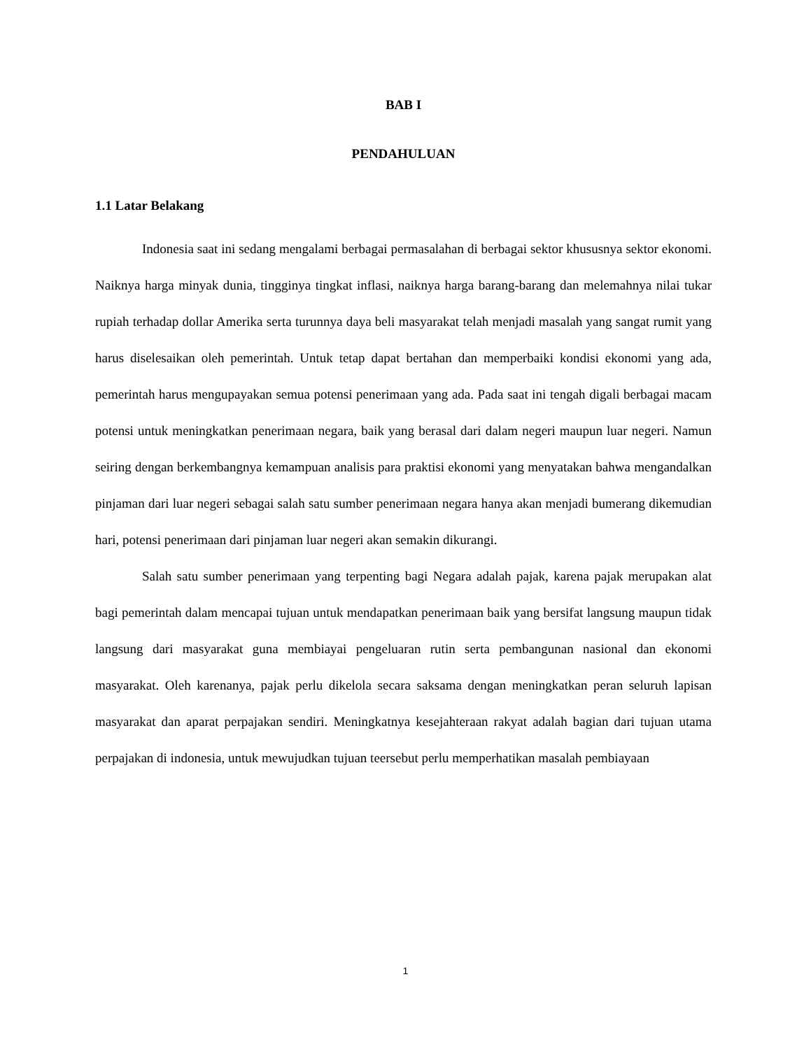BAB I
PENDAHULUAN
1.1 Latar Belakang
Indonesia saat ini sedang mengalami berbagai permasalahan di berbagai sektor khususnya sektor ekonomi. Naiknya harga minyak dunia, tingginya tingkat inflasi, naiknya harga barang-barang dan melemahnya nilai tukar rupiah terhadap dollar Amerika serta turunnya daya beli masyarakat telah menjadi masalah yang sangat rumit yang harus diselesaikan oleh pemerintah. Untuk tetap dapat bertahan dan memperbaiki kondisi ekonomi yang ada, pemerintah harus mengupayakan semua potensi penerimaan yang ada. Pada saat ini tengah digali berbagai macam potensi untuk meningkatkan penerimaan negara, baik yang berasal dari dalam negeri maupun luar negeri. Namun seiring dengan berkembangnya kemampuan analisis para praktisi ekonomi yang menyatakan bahwa mengandalkan pinjaman dari luar negeri sebagai salah satu sumber penerimaan negara hanya akan menjadi bumerang dikemudian hari, potensi penerimaan dari pinjaman luar negeri akan semakin dikurangi.
Salah satu sumber penerimaan yang terpenting bagi Negara adalah pajak, karena pajak merupakan alat bagi pemerintah dalam mencapai tujuan untuk mendapatkan penerimaan baik yang bersifat langsung maupun tidak langsung dari masyarakat guna membiayai pengeluaran rutin serta pembangunan nasional dan ekonomi masyarakat. Oleh karenanya, pajak perlu dikelola secara saksama dengan meningkatkan peran seluruh lapisan masyarakat dan aparat perpajakan sendiri. Meningkatnya kesejahteraan rakyat adalah bagian dari tujuan utama perpajakan di indonesia, untuk mewujudkan tujuan teersebut perlu memperhatikan masalah pembiayaan
1